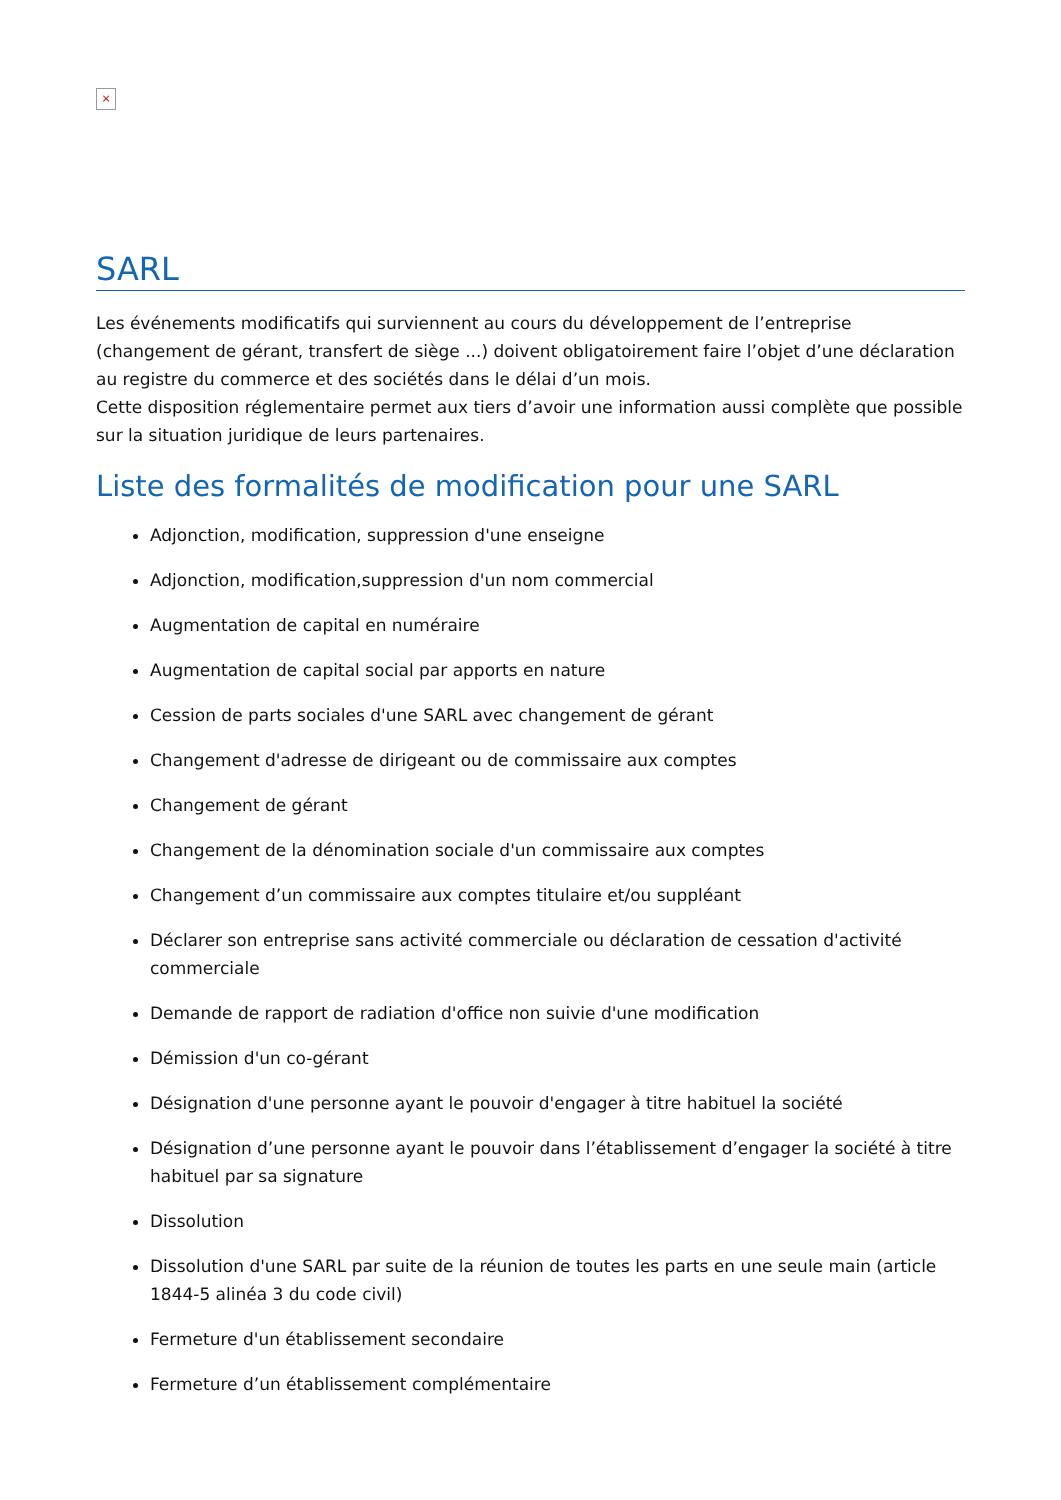×
SARL
Les événements modificatifs qui surviennent au cours du développement de l’entreprise (changement de gérant, transfert de siège ...) doivent obligatoirement faire l’objet d’une déclaration au registre du commerce et des sociétés dans le délai d’un mois.
Cette disposition réglementaire permet aux tiers d’avoir une information aussi complète que possible sur la situation juridique de leurs partenaires.
Liste des formalités de modification pour une SARL
Adjonction, modification, suppression d'une enseigne
Adjonction, modification,suppression d'un nom commercial
Augmentation de capital en numéraire
Augmentation de capital social par apports en nature
Cession de parts sociales d'une SARL avec changement de gérant
Changement d'adresse de dirigeant ou de commissaire aux comptes
Changement de gérant
Changement de la dénomination sociale d'un commissaire aux comptes
Changement d’un commissaire aux comptes titulaire et/ou suppléant
Déclarer son entreprise sans activité commerciale ou déclaration de cessation d'activité commerciale
Demande de rapport de radiation d'office non suivie d'une modification
Démission d'un co-gérant
Désignation d'une personne ayant le pouvoir d'engager à titre habituel la société
Désignation d’une personne ayant le pouvoir dans l’établissement d’engager la société à titre habituel par sa signature
Dissolution
Dissolution d'une SARL par suite de la réunion de toutes les parts en une seule main (article 1844-5 alinéa 3 du code civil)
Fermeture d'un établissement secondaire
Fermeture d’un établissement complémentaire